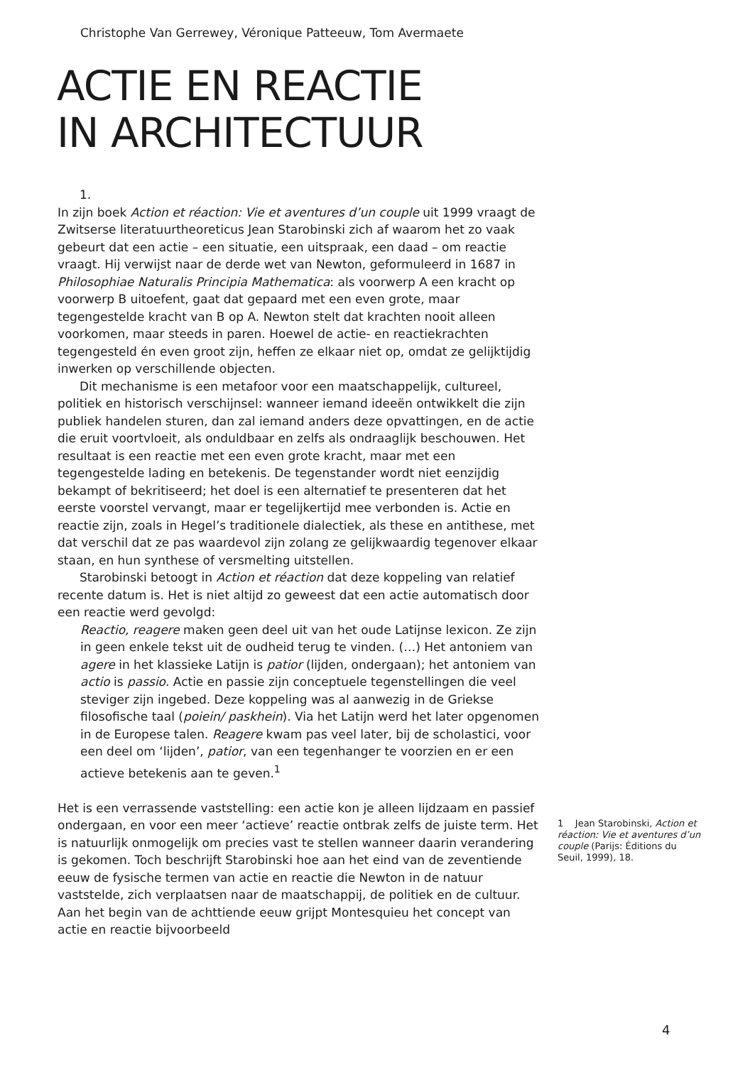Christophe Van Gerrewey, Véronique Patteeuw, Tom Avermaete
ACTIE EN REACTIE
IN ARCHITECTUUR
1.
In zijn boek Action et réaction: Vie et aventures d’un couple uit 1999 vraagt de Zwitserse literatuurtheoreticus Jean Starobinski zich af waarom het zo vaak gebeurt dat een actie – een situatie, een uitspraak, een daad – om reactie vraagt. Hij verwijst naar de derde wet van Newton, geformuleerd in 1687 in Philosophiae Naturalis Principia Mathematica: als voorwerp A een kracht op voorwerp B uitoefent, gaat dat gepaard met een even grote, maar tegengestelde kracht van B op A. Newton stelt dat krachten nooit alleen voorkomen, maar steeds in paren. Hoewel de actie- en reactiekrachten tegengesteld én even groot zijn, heffen ze elkaar niet op, omdat ze gelijktijdig inwerken op verschillende objecten.
Dit mechanisme is een metafoor voor een maatschappelijk, cultureel, politiek en historisch verschijnsel: wanneer iemand ideeën ontwikkelt die zijn publiek handelen sturen, dan zal iemand anders deze opvattingen, en de actie die eruit voortvloeit, als onduldbaar en zelfs als ondraaglijk beschouwen. Het resultaat is een reactie met een even grote kracht, maar met een tegengestelde lading en betekenis. De tegenstander wordt niet eenzijdig bekampt of bekritiseerd; het doel is een alternatief te presenteren dat het eerste voorstel vervangt, maar er tegelijkertijd mee verbonden is. Actie en reactie zijn, zoals in Hegel’s traditionele dialectiek, als these en antithese, met dat verschil dat ze pas waardevol zijn zolang ze gelijkwaardig tegenover elkaar staan, en hun synthese of versmelting uitstellen.
Starobinski betoogt in Action et réaction dat deze koppeling van relatief recente datum is. Het is niet altijd zo geweest dat een actie automatisch door een reactie werd gevolgd:
Reactio, reagere maken geen deel uit van het oude Latijnse lexicon. Ze zijn in geen enkele tekst uit de oudheid terug te vinden. (…) Het antoniem van agere in het klassieke Latijn is patior (lijden, ondergaan); het antoniem van actio is passio. Actie en passie zijn conceptuele tegenstellingen die veel steviger zijn ingebed. Deze koppeling was al aanwezig in de Griekse filosofische taal (poiein/ paskhein). Via het Latijn werd het later opgenomen in de Europese talen. Reagere kwam pas veel later, bij de scholastici, voor een deel om ‘lijden’, patior, van een tegenhanger te voorzien en er een actieve betekenis aan te geven.<sup>1</sup>
Het is een verrassende vaststelling: een actie kon je alleen lijdzaam en passief ondergaan, en voor een meer ‘actieve’ reactie ontbrak zelfs de juiste term. Het is natuurlijk onmogelijk om precies vast te stellen wanneer daarin verandering is gekomen. Toch beschrijft Starobinski hoe aan het eind van de zeventiende eeuw de fysische termen van actie en reactie die Newton in de natuur vaststelde, zich verplaatsen naar de maatschappij, de politiek en de cultuur. Aan het begin van de achttiende eeuw grijpt Montesquieu het concept van actie en reactie bijvoorbeeld
1 Jean Starobinski, Action et réaction: Vie et aventures d’un couple (Parijs: Éditions du Seuil, 1999), 18.
4